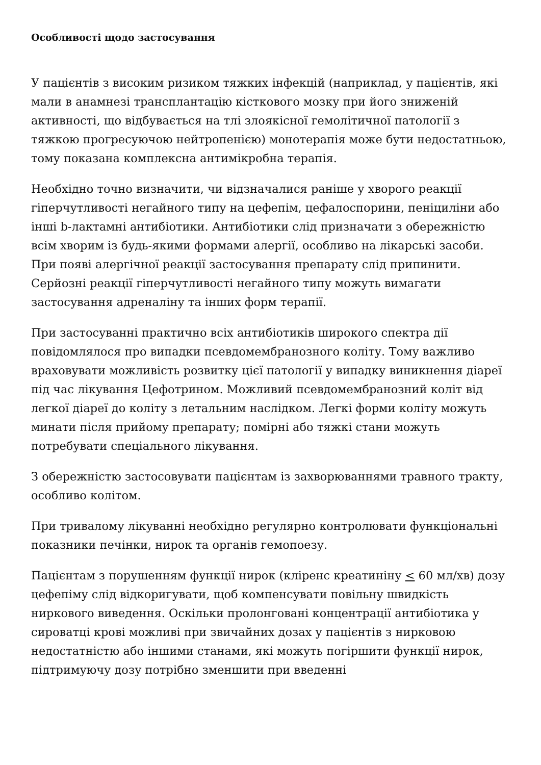Особливості щодо застосування
У пацієнтів з високим ризиком тяжких інфекцій (наприклад, у пацієнтів, які мали в анамнезі трансплантацію кісткового мозку при його зниженій активності, що відбувається на тлі злоякісної гемолітичної патології з тяжкою прогресуючою нейтропенією) монотерапія може бути недостатньою, тому показана комплексна антимікробна терапія.
Необхідно точно визначити, чи відзначалися раніше у хворого реакції гіперчутливості негайного типу на цефепім, цефалоспорини, пеніциліни або інші b-лактамні антибіотики. Антибіотики слід призначати з обережністю всім хворим із будь-якими формами алергії, особливо на лікарські засоби. При появі алергічної реакції застосування препарату слід припинити. Серйозні реакції гіперчутливості негайного типу можуть вимагати застосування адреналіну та інших форм терапії.
При застосуванні практично всіх антибіотиків широкого спектра дії повідомлялося про випадки псевдомембранозного коліту. Тому важливо враховувати можливість розвитку цієї патології у випадку виникнення діареї під час лікування Цефотрином. Можливий псевдомембранозний коліт від легкої діареї до коліту з летальним наслідком. Легкі форми коліту можуть минати після прийому препарату; помірні або тяжкі стани можуть потребувати спеціального лікування.
З обережністю застосовувати пацієнтам із захворюваннями травного тракту, особливо колітом.
При тривалому лікуванні необхідно регулярно контролювати функціональні показники печінки, нирок та органів гемопоезу.
Пацієнтам з порушенням функції нирок (кліренс креатиніну < 60 мл/хв) дозу цефепіму слід відкоригувати, щоб компенсувати повільну швидкість ниркового виведення. Оскільки пролонговані концентрації антибіотика у сироватці крові можливі при звичайних дозах у пацієнтів з нирковою недостатністю або іншими станами, які можуть погіршити функції нирок, підтримуючу дозу потрібно зменшити при введенні